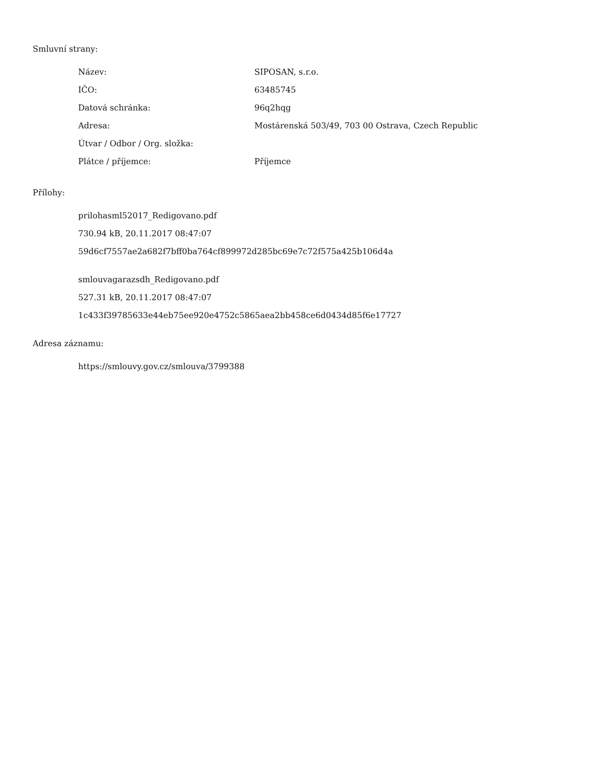Smluvní strany:
| Název: | SIPOSAN, s.r.o. |
| IČO: | 63485745 |
| Datová schránka: | 96q2hqg |
| Adresa: | Mostárenská 503/49, 703 00 Ostrava, Czech Republic |
| Útvar / Odbor / Org. složka: | |
| Plátce / příjemce: | Příjemce |
Přílohy:
prilohasml52017_Redigovano.pdf
730.94 kB, 20.11.2017 08:47:07
59d6cf7557ae2a682f7bff0ba764cf899972d285bc69e7c72f575a425b106d4a
smlouvagarazsdh_Redigovano.pdf
527.31 kB, 20.11.2017 08:47:07
1c433f39785633e44eb75ee920e4752c5865aea2bb458ce6d0434d85f6e17727
Adresa záznamu:
https://smlouvy.gov.cz/smlouva/3799388